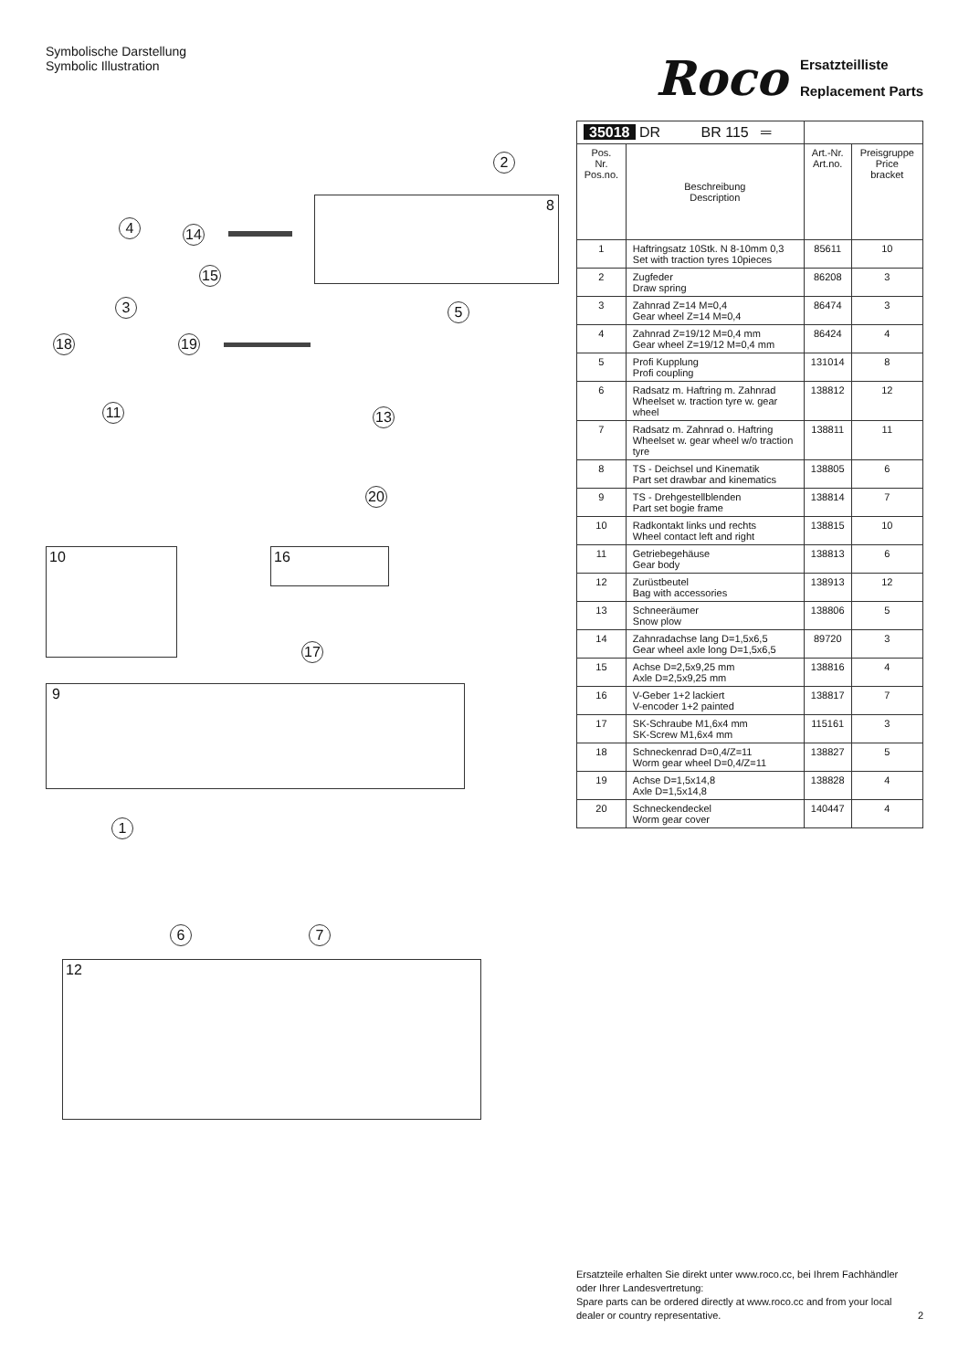Symbolische Darstellung
Symbolic Illustration
2
8
4 14
15
3 5
18 19
11 13
20
10 16
17
9
1
6 7
12
Roco
Ersatzteilliste
Replacement Parts
| 35018 DR BR 115 ═ | | | |
| --- | --- | --- | --- |
| Pos. Nr. Pos.no. | Beschreibung Description | Art.-Nr. Art.no. | Preisgruppe Price bracket |
| 1 | Haftringsatz 10Stk. N 8-10mm 0,3 Set with traction tyres 10pieces | 85611 | 10 |
| 2 | Zugfeder Draw spring | 86208 | 3 |
| 3 | Zahnrad Z=14 M=0,4 Gear wheel Z=14 M=0,4 | 86474 | 3 |
| 4 | Zahnrad Z=19/12 M=0,4 mm Gear wheel Z=19/12 M=0,4 mm | 86424 | 4 |
| 5 | Profi Kupplung Profi coupling | 131014 | 8 |
| 6 | Radsatz m. Haftring m. Zahnrad Wheelset w. traction tyre w. gear wheel | 138812 | 12 |
| 7 | Radsatz m. Zahnrad o. Haftring Wheelset w. gear wheel w/o traction tyre | 138811 | 11 |
| 8 | TS - Deichsel und Kinematik Part set drawbar and kinematics | 138805 | 6 |
| 9 | TS - Drehgestellblenden Part set bogie frame | 138814 | 7 |
| 10 | Radkontakt links und rechts Wheel contact left and right | 138815 | 10 |
| 11 | Getriebegehäuse Gear body | 138813 | 6 |
| 12 | Zurüstbeutel Bag with accessories | 138913 | 12 |
| 13 | Schneeräumer Snow plow | 138806 | 5 |
| 14 | Zahnradachse lang D=1,5x6,5 Gear wheel axle long D=1,5x6,5 | 89720 | 3 |
| 15 | Achse D=2,5x9,25 mm Axle D=2,5x9,25 mm | 138816 | 4 |
| 16 | V-Geber 1+2 lackiert V-encoder 1+2 painted | 138817 | 7 |
| 17 | SK-Schraube M1,6x4 mm SK-Screw M1,6x4 mm | 115161 | 3 |
| 18 | Schneckenrad D=0,4/Z=11 Worm gear wheel D=0,4/Z=11 | 138827 | 5 |
| 19 | Achse D=1,5x14,8 Axle D=1,5x14,8 | 138828 | 4 |
| 20 | Schneckendeckel Worm gear cover | 140447 | 4 |
Ersatzteile erhalten Sie direkt unter www.roco.cc, bei Ihrem Fachhändler oder Ihrer Landesvertretung:
Spare parts can be ordered directly at www.roco.cc and from your local dealer or country representative.
2